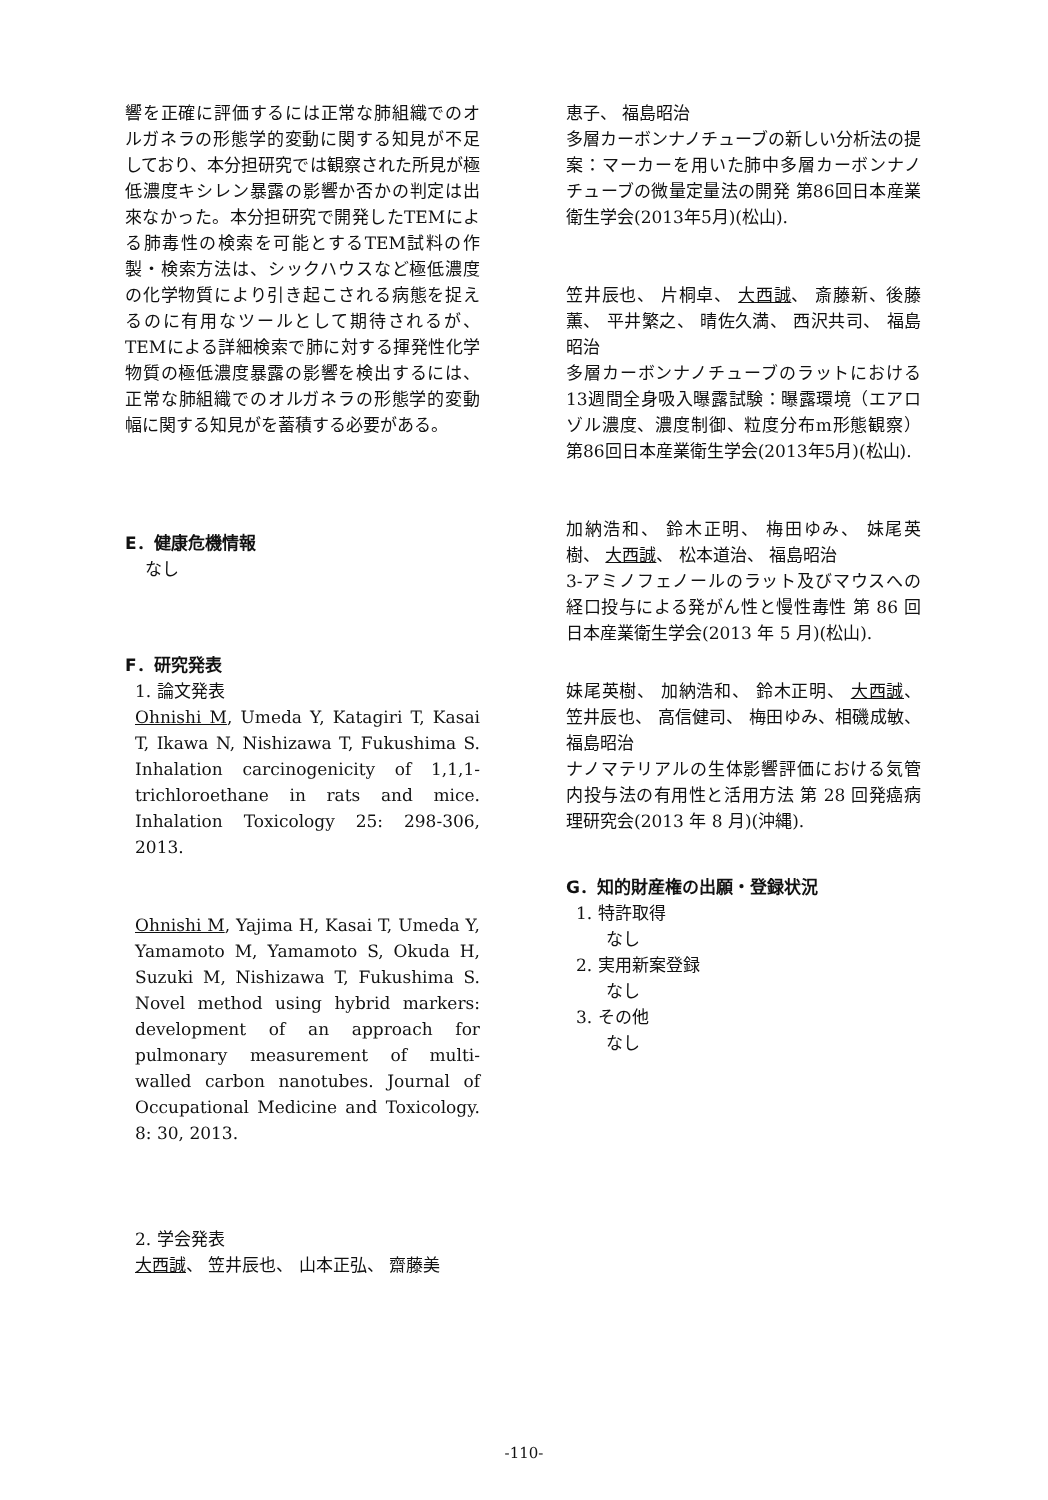響を正確に評価するには正常な肺組織でのオルガネラの形態学的変動に関する知見が不足しており、本分担研究では観察された所見が極低濃度キシレン暴露の影響か否かの判定は出來なかった。本分担研究で開発したTEMによる肺毒性の検索を可能とするTEM試料の作製・検索方法は、シックハウスなど極低濃度の化学物質により引き起こされる病態を捉えるのに有用なツールとして期待されるが、TEMによる詳細検索で肺に対する揮発性化学物質の極低濃度暴露の影響を検出するには、正常な肺組織でのオルガネラの形態学的変動幅に関する知見がを蓄積する必要がある。
E．健康危機情報
なし
F．研究発表
1. 論文発表
Ohnishi M, Umeda Y, Katagiri T, Kasai T, Ikawa N, Nishizawa T, Fukushima S. Inhalation carcinogenicity of 1,1,1-trichloroethane in rats and mice. Inhalation Toxicology 25: 298-306, 2013.
Ohnishi M, Yajima H, Kasai T, Umeda Y, Yamamoto M, Yamamoto S, Okuda H, Suzuki M, Nishizawa T, Fukushima S. Novel method using hybrid markers: development of an approach for pulmonary measurement of multi-walled carbon nanotubes. Journal of Occupational Medicine and Toxicology. 8: 30, 2013.
2. 学会発表
大西誠、 笠井辰也、 山本正弘、 齋藤美
恵子、 福島昭治
多層カーボンナノチューブの新しい分析法の提案：マーカーを用いた肺中多層カーボンナノチューブの微量定量法の開発 第86回日本産業衛生学会(2013年5月)(松山).
笠井辰也、 片桐卓、 大西誠、 斎藤新、後藤薫、 平井繁之、 晴佐久満、 西沢共司、 福島昭治
多層カーボンナノチューブのラットにおける13週間全身吸入曝露試験：曝露環境（エアロゾル濃度、濃度制御、粒度分布m形態観察） 第86回日本産業衛生学会(2013年5月)(松山).
加納浩和、 鈴木正明、 梅田ゆみ、 妹尾英樹、 大西誠、 松本道治、 福島昭治
3-アミノフェノールのラット及びマウスへの経口投与による発がん性と慢性毒性 第 86 回日本産業衛生学会(2013 年 5 月)(松山).
妹尾英樹、 加納浩和、 鈴木正明、 大西誠、 笠井辰也、 高信健司、 梅田ゆみ、相磯成敏、 福島昭治
ナノマテリアルの生体影響評価における気管内投与法の有用性と活用方法 第 28 回発癌病理研究会(2013 年 8 月)(沖縄).
G．知的財産権の出願・登録状況
1. 特許取得
なし
2. 実用新案登録
なし
3. その他
なし
-110-